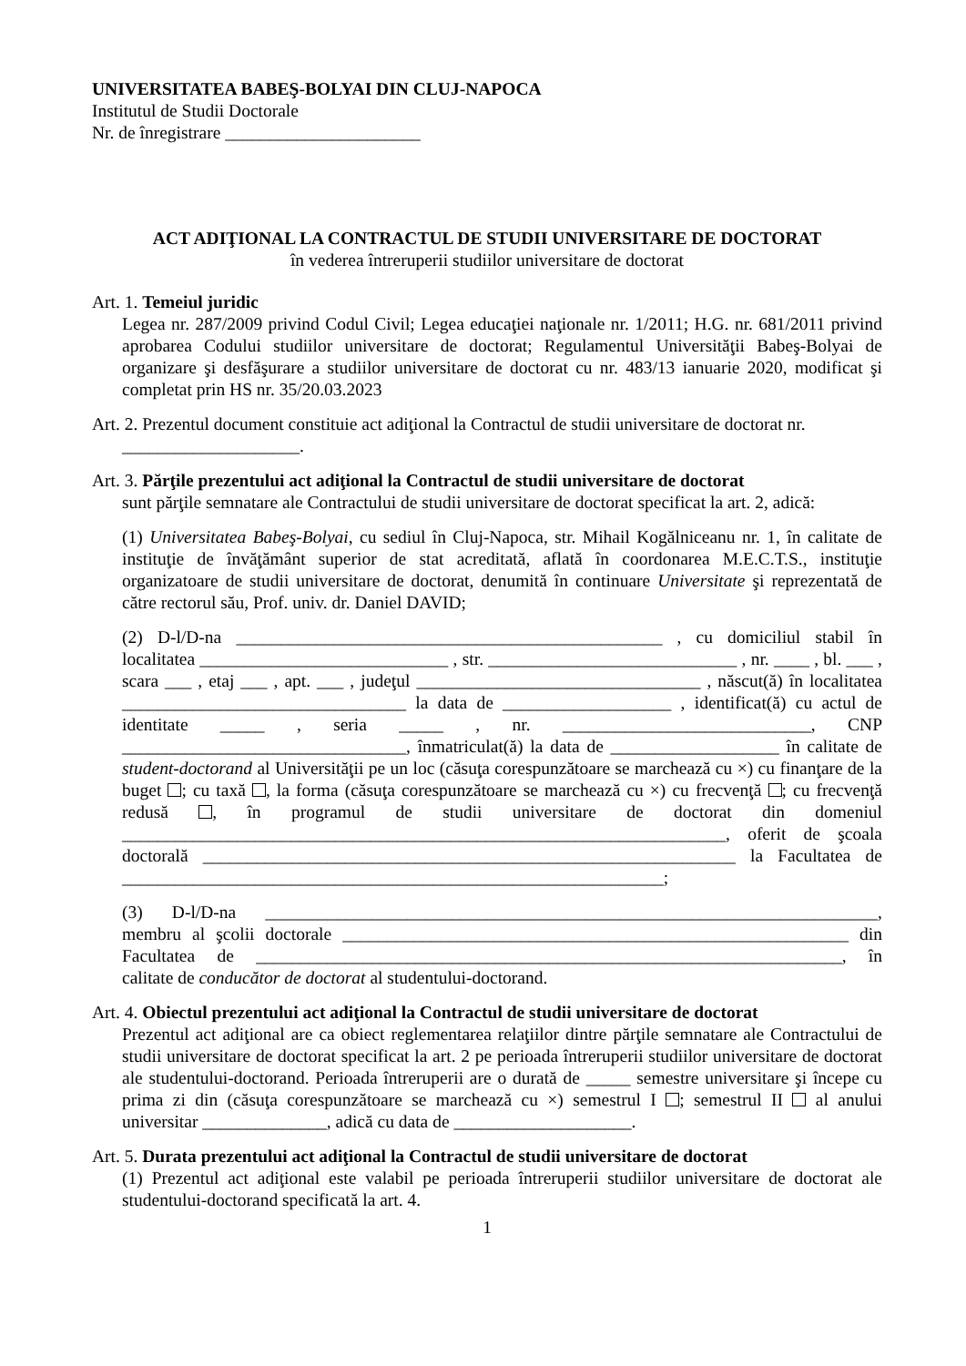UNIVERSITATEA BABEŞ-BOLYAI DIN CLUJ-NAPOCA
Institutul de Studii Doctorale
Nr. de înregistrare ______________________
ACT ADIŢIONAL LA CONTRACTUL DE STUDII UNIVERSITARE DE DOCTORAT
în vederea întreruperii studiilor universitare de doctorat
Art. 1. Temeiul juridic
Legea nr. 287/2009 privind Codul Civil; Legea educaţiei naţionale nr. 1/2011; H.G. nr. 681/2011 privind aprobarea Codului studiilor universitare de doctorat; Regulamentul Universităţii Babeş-Bolyai de organizare şi desfăşurare a studiilor universitare de doctorat cu nr. 483/13 ianuarie 2020, modificat şi completat prin HS nr. 35/20.03.2023
Art. 2. Prezentul document constituie act adiţional la Contractul de studii universitare de doctorat nr.
____________________.
Art. 3. Părţile prezentului act adiţional la Contractul de studii universitare de doctorat
sunt părţile semnatare ale Contractului de studii universitare de doctorat specificat la art. 2, adică:
(1) Universitatea Babeş-Bolyai, cu sediul în Cluj-Napoca, str. Mihail Kogălniceanu nr. 1, în calitate de instituţie de învăţământ superior de stat acreditată, aflată în coordonarea M.E.C.T.S., instituţie organizatoare de studii universitare de doctorat, denumită în continuare Universitate şi reprezentată de către rectorul său, Prof. univ. dr. Daniel DAVID;
(2) D-l/D-na ________________________________________________ , cu domiciliul stabil în localitatea ____________________________ , str. ____________________________ , nr. ____ , bl. ___ , scara ___ , etaj ___ , apt. ___ , judeţul ________________________________ , născut(ă) în localitatea ________________________________ la data de ___________________ , identificat(ă) cu actul de identitate _____ , seria _____ , nr. ____________________________, CNP ________________________________, înmatriculat(ă) la data de ___________________ în calitate de student-doctorand al Universităţii pe un loc (căsuţa corespunzătoare se marchează cu ×) cu finanţare de la buget ; cu taxă , la forma (căsuţa corespunzătoare se marchează cu ×) cu frecvenţă ; cu frecvenţă redusă , în programul de studii universitare de doctorat din domeniul ____________________________________________________________________, oferit de şcoala doctorală ____________________________________________________________ la Facultatea de _____________________________________________________________;
(3) D-l/D-na _____________________________________________________________________, membru al şcolii doctorale _________________________________________________________ din Facultatea de __________________________________________________________________, în calitate de conducător de doctorat al studentului-doctorand.
Art. 4. Obiectul prezentului act adiţional la Contractul de studii universitare de doctorat
Prezentul act adiţional are ca obiect reglementarea relaţiilor dintre părţile semnatare ale Contractului de studii universitare de doctorat specificat la art. 2 pe perioada întreruperii studiilor universitare de doctorat ale studentului-doctorand. Perioada întreruperii are o durată de _____ semestre universitare şi începe cu prima zi din (căsuţa corespunzătoare se marchează cu ×) semestrul I ; semestrul II al anului universitar ______________, adică cu data de ____________________.
Art. 5. Durata prezentului act adiţional la Contractul de studii universitare de doctorat
(1) Prezentul act adiţional este valabil pe perioada întreruperii studiilor universitare de doctorat ale studentului-doctorand specificată la art. 4.
1